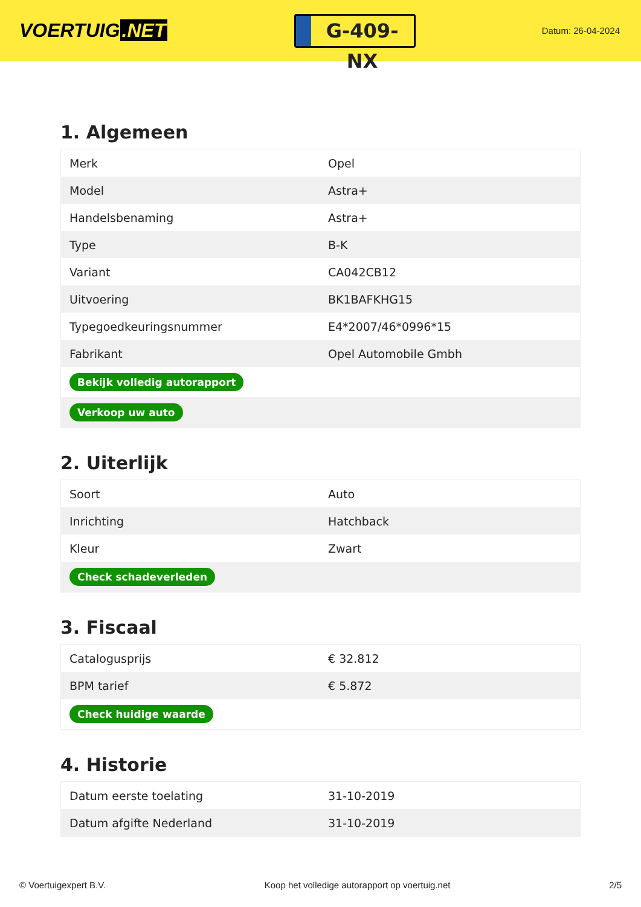VOERTUIG.NET
G-409-NX
Datum: 26-04-2024
1. Algemeen
| Merk | Opel |
| Model | Astra+ |
| Handelsbenaming | Astra+ |
| Type | B-K |
| Variant | CA042CB12 |
| Uitvoering | BK1BAFKHG15 |
| Typegoedkeuringsnummer | E4*2007/46*0996*15 |
| Fabrikant | Opel Automobile Gmbh |
| Bekijk volledig autorapport | |
| Verkoop uw auto | |
2. Uiterlijk
| Soort | Auto |
| Inrichting | Hatchback |
| Kleur | Zwart |
| Check schadeverleden | |
3. Fiscaal
| Catalogusprijs | € 32.812 |
| BPM tarief | € 5.872 |
| Check huidige waarde | |
4. Historie
| Datum eerste toelating | 31-10-2019 |
| Datum afgifte Nederland | 31-10-2019 |
© Voertuigexpert B.V. Koop het volledige autorapport op voertuig.net 2/5